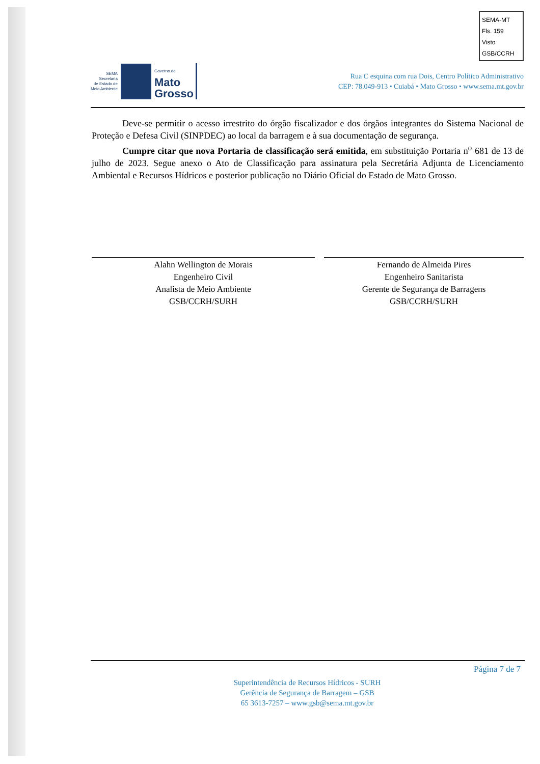SEMA-MT
Fls. 159
Visto
GSB/CCRH
SEMA
Secretaria
de Estado de
Meio Ambiente
Governo de
Mato
Grosso
Rua C esquina com rua Dois, Centro Político Administrativo
CEP: 78.049-913 • Cuiabá • Mato Grosso • www.sema.mt.gov.br
Deve-se permitir o acesso irrestrito do órgão fiscalizador e dos órgãos integrantes do Sistema Nacional de Proteção e Defesa Civil (SINPDEC) ao local da barragem e à sua documentação de segurança.
Cumpre citar que nova Portaria de classificação será emitida, em substituição Portaria n<sup>o</sup> 681 de 13 de julho de 2023. Segue anexo o Ato de Classificação para assinatura pela Secretária Adjunta de Licenciamento Ambiental e Recursos Hídricos e posterior publicação no Diário Oficial do Estado de Mato Grosso.
Alahn Wellington de Morais
Engenheiro Civil
Analista de Meio Ambiente
GSB/CCRH/SURH
Fernando de Almeida Pires
Engenheiro Sanitarista
Gerente de Segurança de Barragens
GSB/CCRH/SURH
Página 7 de 7
Superintendência de Recursos Hídricos - SURH
Gerência de Segurança de Barragem – GSB
65 3613-7257 – www.gsb@sema.mt.gov.br